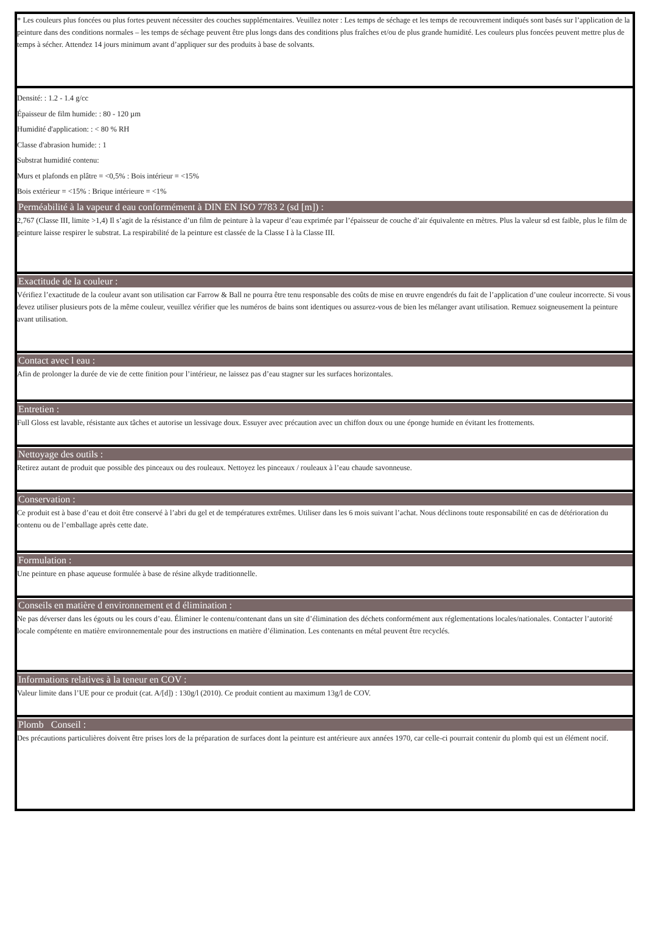* Les couleurs plus foncées ou plus fortes peuvent nécessiter des couches supplémentaires. Veuillez noter : Les temps de séchage et les temps de recouvrement indiqués sont basés sur l’application de la peinture dans des conditions normales – les temps de séchage peuvent être plus longs dans des conditions plus fraîches et/ou de plus grande humidité. Les couleurs plus foncées peuvent mettre plus de temps à sécher. Attendez 14 jours minimum avant d’appliquer sur des produits à base de solvants.
Densité: : 1.2 - 1.4 g/cc
Épaisseur de film humide: : 80 - 120 µm
Humidité d'application: : < 80 % RH
Classe d'abrasion humide: : 1
Substrat humidité contenu:
Murs et plafonds en plâtre = <0,5% : Bois intérieur = <15%
Bois extérieur = <15% : Brique intérieure = <1%
Perméabilité à la vapeur d eau conformément à DIN EN ISO 7783 2 (sd [m]) :
2,767 (Classe III, limite >1,4) Il s’agit de la résistance d’un film de peinture à la vapeur d’eau exprimée par l’épaisseur de couche d’air équivalente en mètres. Plus la valeur sd est faible, plus le film de peinture laisse respirer le substrat. La respirabilité de la peinture est classée de la Classe I à la Classe III.
Exactitude de la couleur :
Vérifiez l’exactitude de la couleur avant son utilisation car Farrow & Ball ne pourra être tenu responsable des coûts de mise en œuvre engendrés du fait de l’application d’une couleur incorrecte. Si vous devez utiliser plusieurs pots de la même couleur, veuillez vérifier que les numéros de bains sont identiques ou assurez-vous de bien les mélanger avant utilisation. Remuez soigneusement la peinture avant utilisation.
Contact avec l eau :
Afin de prolonger la durée de vie de cette finition pour l’intérieur, ne laissez pas d’eau stagner sur les surfaces horizontales.
Entretien :
Full Gloss est lavable, résistante aux tâches et autorise un lessivage doux. Essuyer avec précaution avec un chiffon doux ou une éponge humide en évitant les frottements.
Nettoyage des outils :
Retirez autant de produit que possible des pinceaux ou des rouleaux. Nettoyez les pinceaux / rouleaux à l’eau chaude savonneuse.
Conservation :
Ce produit est à base d’eau et doit être conservé à l’abri du gel et de températures extrêmes. Utiliser dans les 6 mois suivant l’achat. Nous déclinons toute responsabilité en cas de détérioration du contenu ou de l’emballage après cette date.
Formulation :
Une peinture en phase aqueuse formulée à base de résine alkyde traditionnelle.
Conseils en matière d environnement et d élimination :
Ne pas déverser dans les égouts ou les cours d’eau. Éliminer le contenu/contenant dans un site d’élimination des déchets conformément aux réglementations locales/nationales. Contacter l’autorité locale compétente en matière environnementale pour des instructions en matière d’élimination. Les contenants en métal peuvent être recyclés.
Informations relatives à la teneur en COV :
Valeur limite dans l’UE pour ce produit (cat. A/[d]) : 130g/l (2010). Ce produit contient au maximum 13g/l de COV.
Plomb Conseil :
Des précautions particulières doivent être prises lors de la préparation de surfaces dont la peinture est antérieure aux années 1970, car celle-ci pourrait contenir du plomb qui est un élément nocif.